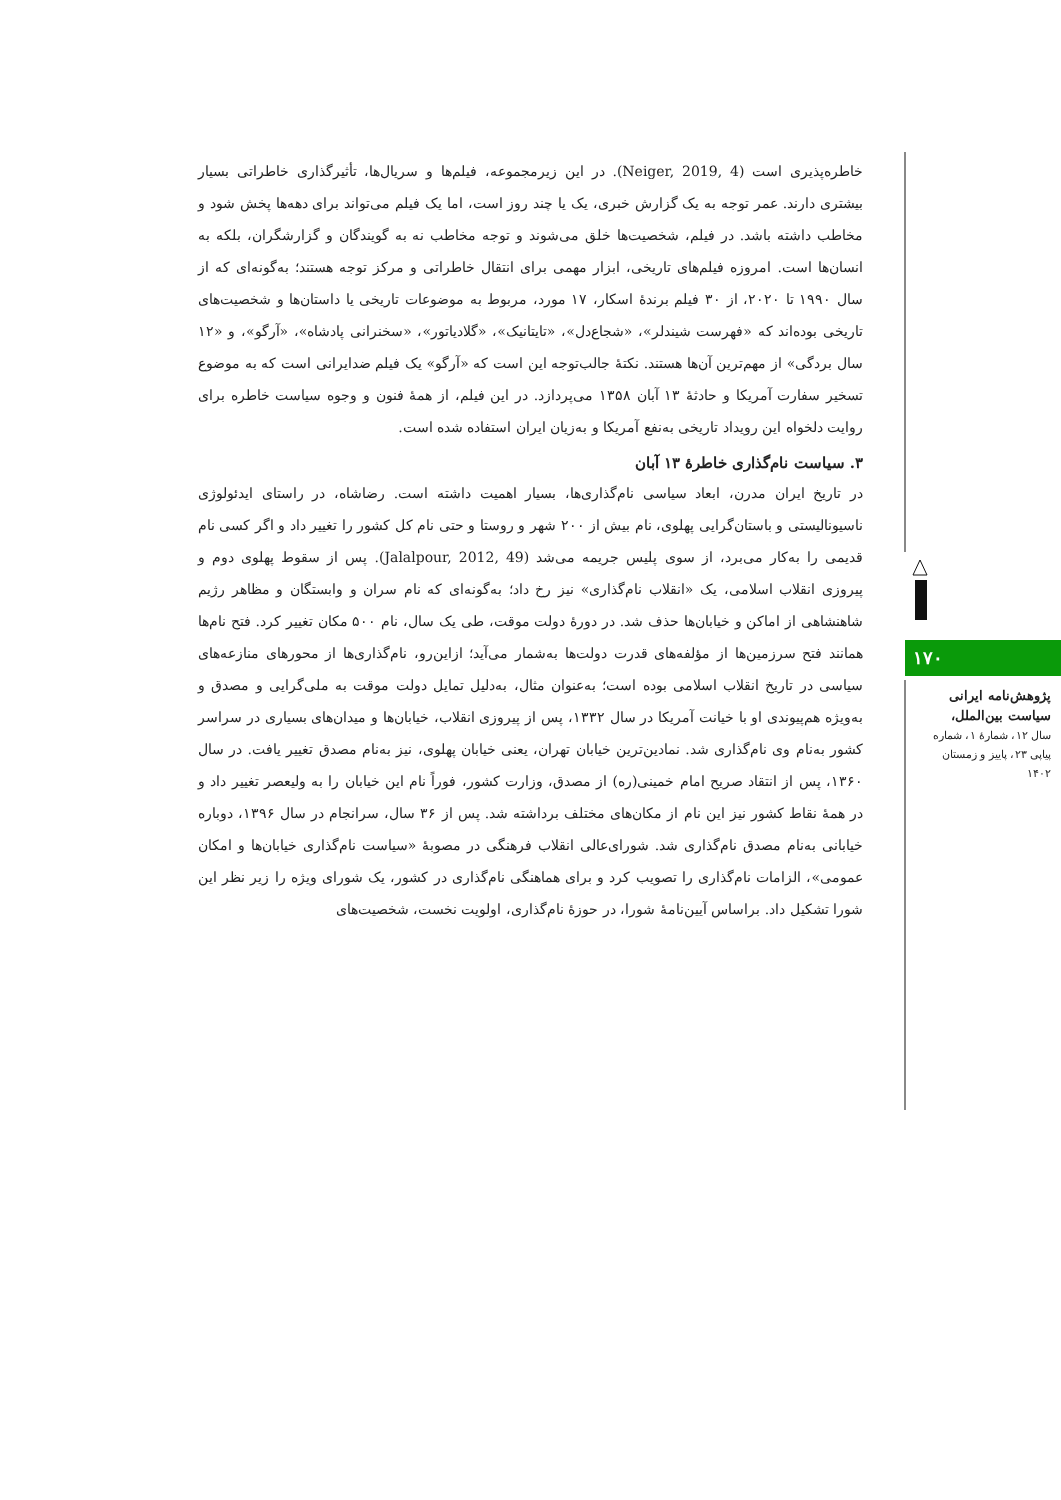خاطره‌پذیری است (Neiger, 2019, 4). در این زیرمجموعه، فیلم‌ها و سریال‌ها، تأثیرگذاری خاطراتی بسیار بیشتری دارند. عمر توجه به یک گزارش خبری، یک یا چند روز است، اما یک فیلم می‌تواند برای دهه‌ها پخش شود و مخاطب داشته باشد. در فیلم، شخصیت‌ها خلق می‌شوند و توجه مخاطب نه به گویندگان و گزارشگران، بلکه به انسان‌ها است. امروزه فیلم‌های تاریخی، ابزار مهمی برای انتقال خاطراتی و مرکز توجه هستند؛ به‌گونه‌ای که از سال ۱۹۹۰ تا ۲۰۲۰، از ۳۰ فیلم برندهٔ اسکار، ۱۷ مورد، مربوط به موضوعات تاریخی یا داستان‌ها و شخصیت‌های تاریخی بوده‌اند که «فهرست شیندلر»، «شجاع‌دل»، «تایتانیک»، «گلادیاتور»، «سخنرانی پادشاه»، «آرگو»، و «۱۲ سال بردگی» از مهم‌ترین آن‌ها هستند. نکتهٔ جالب‌توجه این است که «آرگو» یک فیلم ضدایرانی است که به موضوع تسخیر سفارت آمریکا و حادثهٔ ۱۳ آبان ۱۳۵۸ می‌پردازد. در این فیلم، از همهٔ فنون و وجوه سیاست خاطره برای روایت دلخواه این رویداد تاریخی به‌نفع آمریکا و به‌زیان ایران استفاده شده است.
۳. سیاست نام‌گذاری خاطرهٔ ۱۳ آبان
در تاریخ ایران مدرن، ابعاد سیاسی نام‌گذاری‌ها، بسیار اهمیت داشته است. رضاشاه، در راستای ایدئولوژی ناسیونالیستی و باستان‌گرایی پهلوی، نام بیش از ۲۰۰ شهر و روستا و حتی نام کل کشور را تغییر داد و اگر کسی نام قدیمی را به‌کار می‌برد، از سوی پلیس جریمه می‌شد (Jalalpour, 2012, 49). پس از سقوط پهلوی دوم و پیروزی انقلاب اسلامی، یک «انقلاب نام‌گذاری» نیز رخ داد؛ به‌گونه‌ای که نام سران و وابستگان و مظاهر رژیم شاهنشاهی از اماکن و خیابان‌ها حذف شد. در دورهٔ دولت موقت، طی یک سال، نام ۵۰۰ مکان تغییر کرد. فتح نام‌ها همانند فتح سرزمین‌ها از مؤلفه‌های قدرت دولت‌ها به‌شمار می‌آید؛ ازاین‌رو، نام‌گذاری‌ها از محورهای منازعه‌های سیاسی در تاریخ انقلاب اسلامی بوده است؛ به‌عنوان مثال، به‌دلیل تمایل دولت موقت به ملی‌گرایی و مصدق و به‌ویژه هم‌پیوندی او با خیانت آمریکا در سال ۱۳۳۲، پس از پیروزی انقلاب، خیابان‌ها و میدان‌های بسیاری در سراسر کشور به‌نام وی نام‌گذاری شد. نمادین‌ترین خیابان تهران، یعنی خیابان پهلوی، نیز به‌نام مصدق تغییر یافت. در سال ۱۳۶۰، پس از انتقاد صریح امام خمینی(ره) از مصدق، وزارت کشور، فوراً نام این خیابان را به ولیعصر تغییر داد و در همهٔ نقاط کشور نیز این نام از مکان‌های مختلف برداشته شد. پس از ۳۶ سال، سرانجام در سال ۱۳۹۶، دوباره خیابانی به‌نام مصدق نام‌گذاری شد. شورای‌عالی انقلاب فرهنگی در مصوبهٔ «سیاست نام‌گذاری خیابان‌ها و امکان عمومی»، الزامات نام‌گذاری را تصویب کرد و برای هماهنگی نام‌گذاری در کشور، یک شورای ویژه را زیر نظر این شورا تشکیل داد. براساس آیین‌نامهٔ شورا، در حوزهٔ نام‌گذاری، اولویت نخست، شخصیت‌های
۱۷۰
پژوهش‌نامه ایرانی
سیاست بین‌الملل،
سال ۱۲، شمارهٔ ۱، شماره
پیاپی ۲۳، پاییز و زمستان
۱۴۰۲